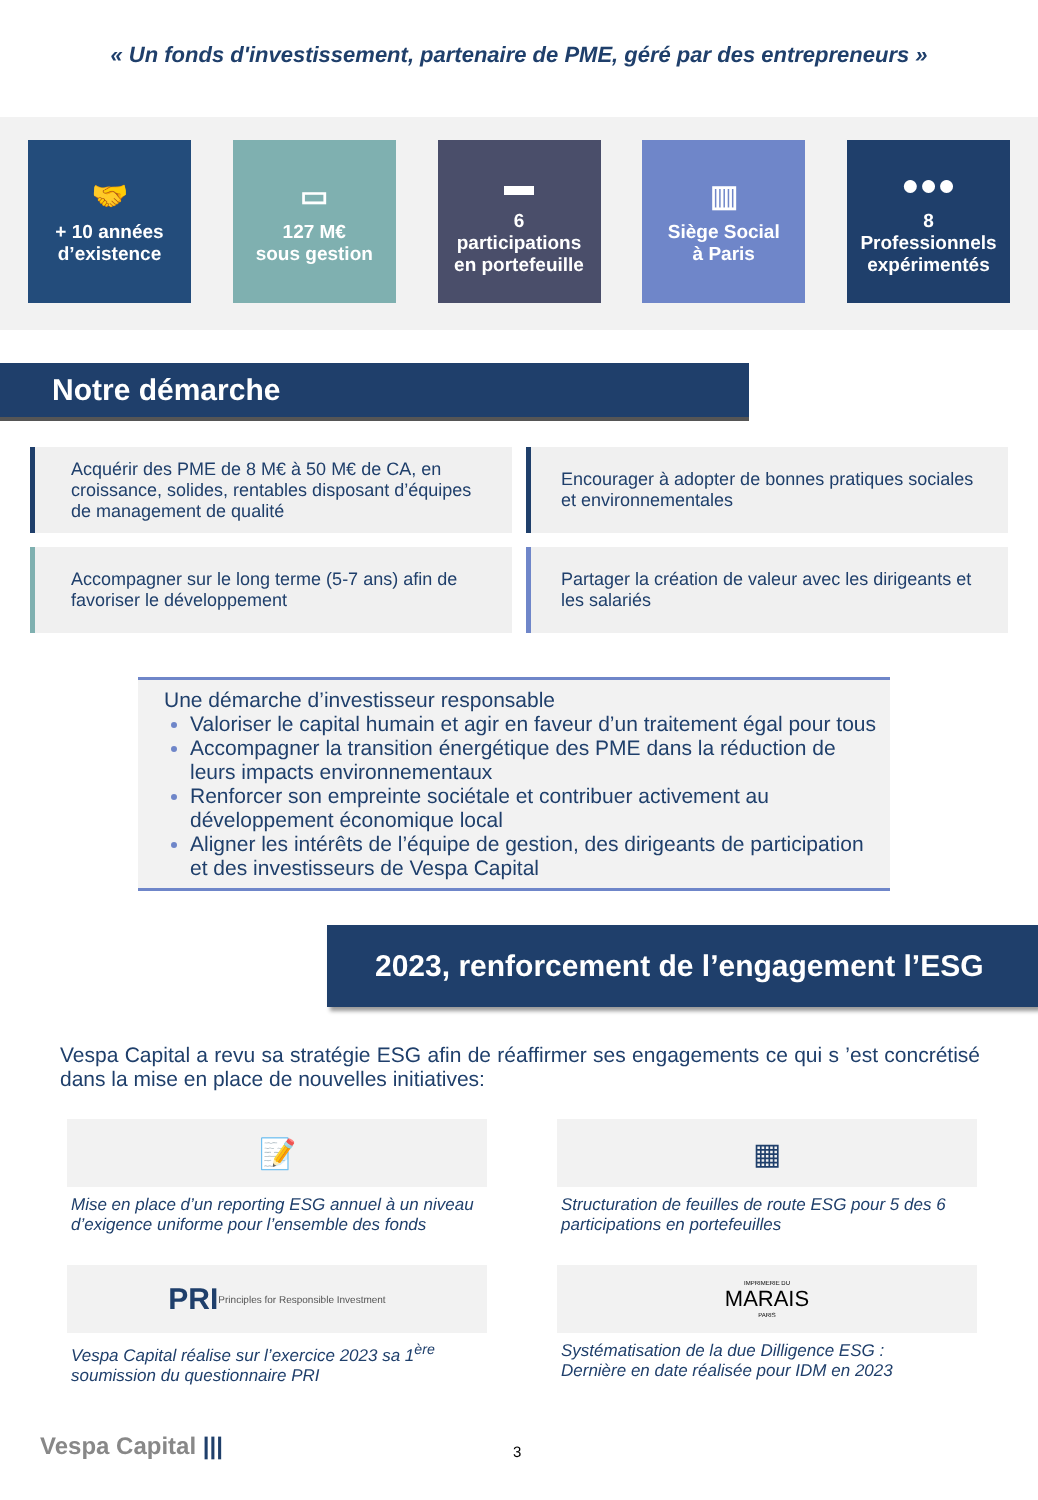« Un fonds d'investissement, partenaire de PME, géré par des entrepreneurs »
🤝
+ 10 années
d’existence
▭
127 M€
sous gestion
▬
6
participations
en portefeuille
▥
Siège Social
à Paris
●●●
8
Professionnels
expérimentés
Notre démarche
Acquérir des PME de 8 M€ à 50 M€ de CA, en croissance, solides, rentables disposant d’équipes de management de qualité
Encourager à adopter de bonnes pratiques sociales et environnementales
Accompagner sur le long terme (5-7 ans) afin de favoriser le développement
Partager la création de valeur avec les dirigeants et les salariés
Une démarche d’investisseur responsable
Valoriser le capital humain et agir en faveur d’un traitement égal pour tous
Accompagner la transition énergétique des PME dans la réduction de leurs impacts environnementaux
Renforcer son empreinte sociétale et contribuer activement au développement économique local
Aligner les intérêts de l’équipe de gestion, des dirigeants de participation et des investisseurs de Vespa Capital
2023, renforcement de l’engagement l’ESG
Vespa Capital a revu sa stratégie ESG afin de réaffirmer ses engagements ce qui s ’est concrétisé dans la mise en place de nouvelles initiatives:
📝
Mise en place d’un reporting ESG annuel à un niveau d’exigence uniforme pour l’ensemble des fonds
▦
Structuration de feuilles de route ESG pour 5 des 6 participations en portefeuilles
PRI Principles for Responsible Investment
Vespa Capital réalise sur l’exercice 2023 sa 1<sup>ère</sup> soumission du questionnaire PRI
IMPRIMERIE DU
MARAIS
PARIS
Systématisation de la due Dilligence ESG :
Dernière en date réalisée pour IDM en 2023
Vespa Capital ||| 3